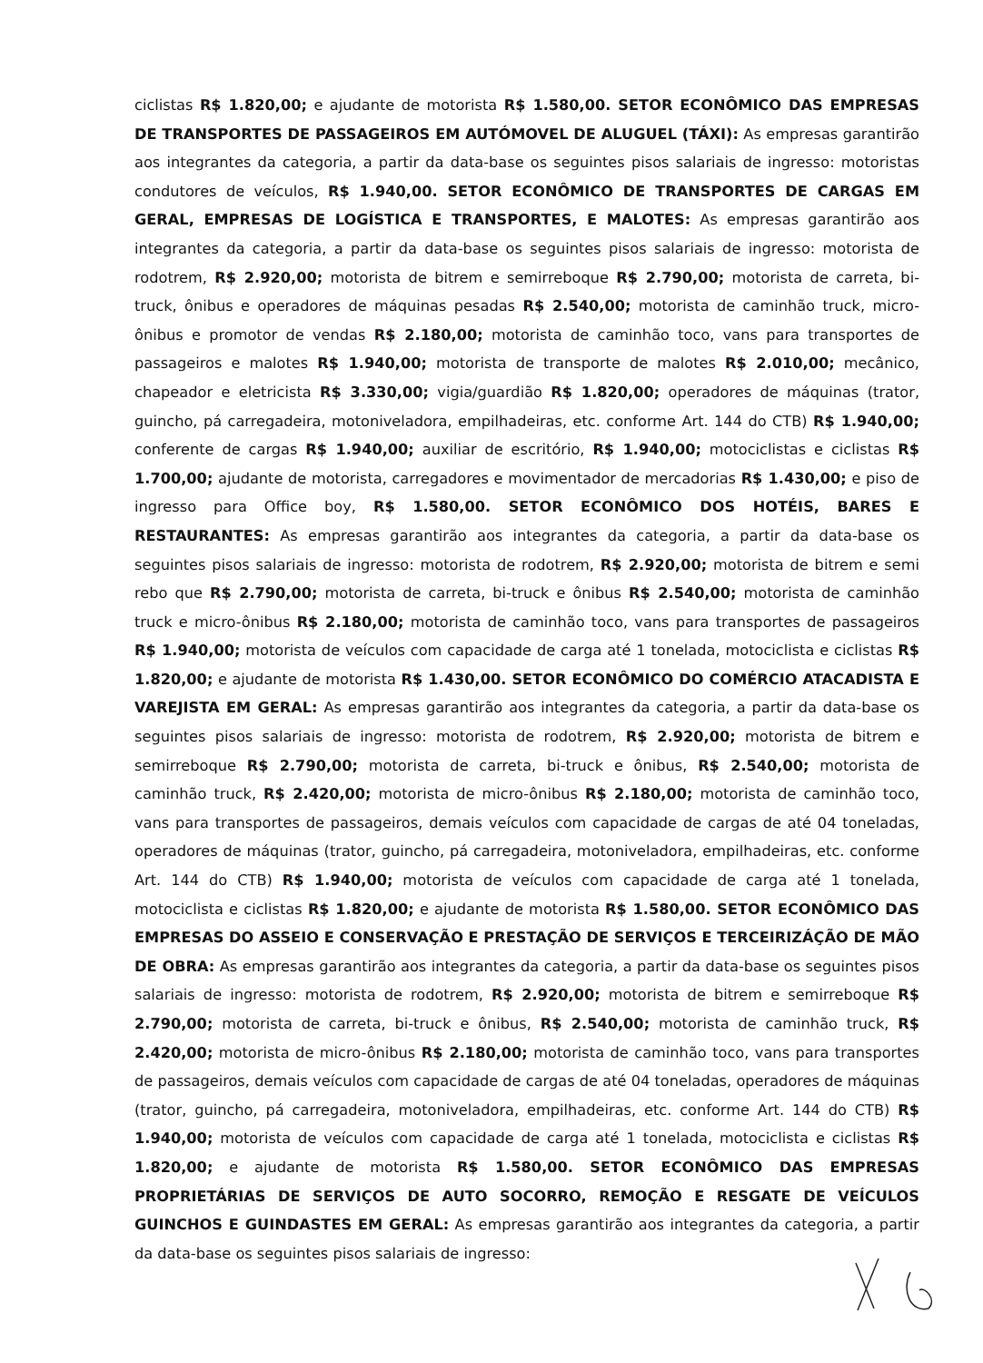ciclistas R$ 1.820,00; e ajudante de motorista R$ 1.580,00. SETOR ECONÔMICO DAS EMPRESAS DE TRANSPORTES DE PASSAGEIROS EM AUTÓMOVEL DE ALUGUEL (TÁXI): As empresas garantirão aos integrantes da categoria, a partir da data-base os seguintes pisos salariais de ingresso: motoristas condutores de veículos, R$ 1.940,00. SETOR ECONÔMICO DE TRANSPORTES DE CARGAS EM GERAL, EMPRESAS DE LOGÍSTICA E TRANSPORTES, E MALOTES: As empresas garantirão aos integrantes da categoria, a partir da data-base os seguintes pisos salariais de ingresso: motorista de rodotrem, R$ 2.920,00; motorista de bitrem e semirreboque R$ 2.790,00; motorista de carreta, bi-truck, ônibus e operadores de máquinas pesadas R$ 2.540,00; motorista de caminhão truck, micro-ônibus e promotor de vendas R$ 2.180,00; motorista de caminhão toco, vans para transportes de passageiros e malotes R$ 1.940,00; motorista de transporte de malotes R$ 2.010,00; mecânico, chapeador e eletricista R$ 3.330,00; vigia/guardião R$ 1.820,00; operadores de máquinas (trator, guincho, pá carregadeira, motoniveladora, empilhadeiras, etc. conforme Art. 144 do CTB) R$ 1.940,00; conferente de cargas R$ 1.940,00; auxiliar de escritório, R$ 1.940,00; motociclistas e ciclistas R$ 1.700,00; ajudante de motorista, carregadores e movimentador de mercadorias R$ 1.430,00; e piso de ingresso para Office boy, R$ 1.580,00. SETOR ECONÔMICO DOS HOTÉIS, BARES E RESTAURANTES: As empresas garantirão aos integrantes da categoria, a partir da data-base os seguintes pisos salariais de ingresso: motorista de rodotrem, R$ 2.920,00; motorista de bitrem e semi rebo que R$ 2.790,00; motorista de carreta, bi-truck e ônibus R$ 2.540,00; motorista de caminhão truck e micro-ônibus R$ 2.180,00; motorista de caminhão toco, vans para transportes de passageiros R$ 1.940,00; motorista de veículos com capacidade de carga até 1 tonelada, motociclista e ciclistas R$ 1.820,00; e ajudante de motorista R$ 1.430,00. SETOR ECONÔMICO DO COMÉRCIO ATACADISTA E VAREJISTA EM GERAL: As empresas garantirão aos integrantes da categoria, a partir da data-base os seguintes pisos salariais de ingresso: motorista de rodotrem, R$ 2.920,00; motorista de bitrem e semirreboque R$ 2.790,00; motorista de carreta, bi-truck e ônibus, R$ 2.540,00; motorista de caminhão truck, R$ 2.420,00; motorista de micro-ônibus R$ 2.180,00; motorista de caminhão toco, vans para transportes de passageiros, demais veículos com capacidade de cargas de até 04 toneladas, operadores de máquinas (trator, guincho, pá carregadeira, motoniveladora, empilhadeiras, etc. conforme Art. 144 do CTB) R$ 1.940,00; motorista de veículos com capacidade de carga até 1 tonelada, motociclista e ciclistas R$ 1.820,00; e ajudante de motorista R$ 1.580,00. SETOR ECONÔMICO DAS EMPRESAS DO ASSEIO E CONSERVAÇÃO E PRESTAÇÃO DE SERVIÇOS E TERCEIRIZÁÇÃO DE MÃO DE OBRA: As empresas garantirão aos integrantes da categoria, a partir da data-base os seguintes pisos salariais de ingresso: motorista de rodotrem, R$ 2.920,00; motorista de bitrem e semirreboque R$ 2.790,00; motorista de carreta, bi-truck e ônibus, R$ 2.540,00; motorista de caminhão truck, R$ 2.420,00; motorista de micro-ônibus R$ 2.180,00; motorista de caminhão toco, vans para transportes de passageiros, demais veículos com capacidade de cargas de até 04 toneladas, operadores de máquinas (trator, guincho, pá carregadeira, motoniveladora, empilhadeiras, etc. conforme Art. 144 do CTB) R$ 1.940,00; motorista de veículos com capacidade de carga até 1 tonelada, motociclista e ciclistas R$ 1.820,00; e ajudante de motorista R$ 1.580,00. SETOR ECONÔMICO DAS EMPRESAS PROPRIETÁRIAS DE SERVIÇOS DE AUTO SOCORRO, REMOÇÃO E RESGATE DE VEÍCULOS GUINCHOS E GUINDASTES EM GERAL: As empresas garantirão aos integrantes da categoria, a partir da data-base os seguintes pisos salariais de ingresso: